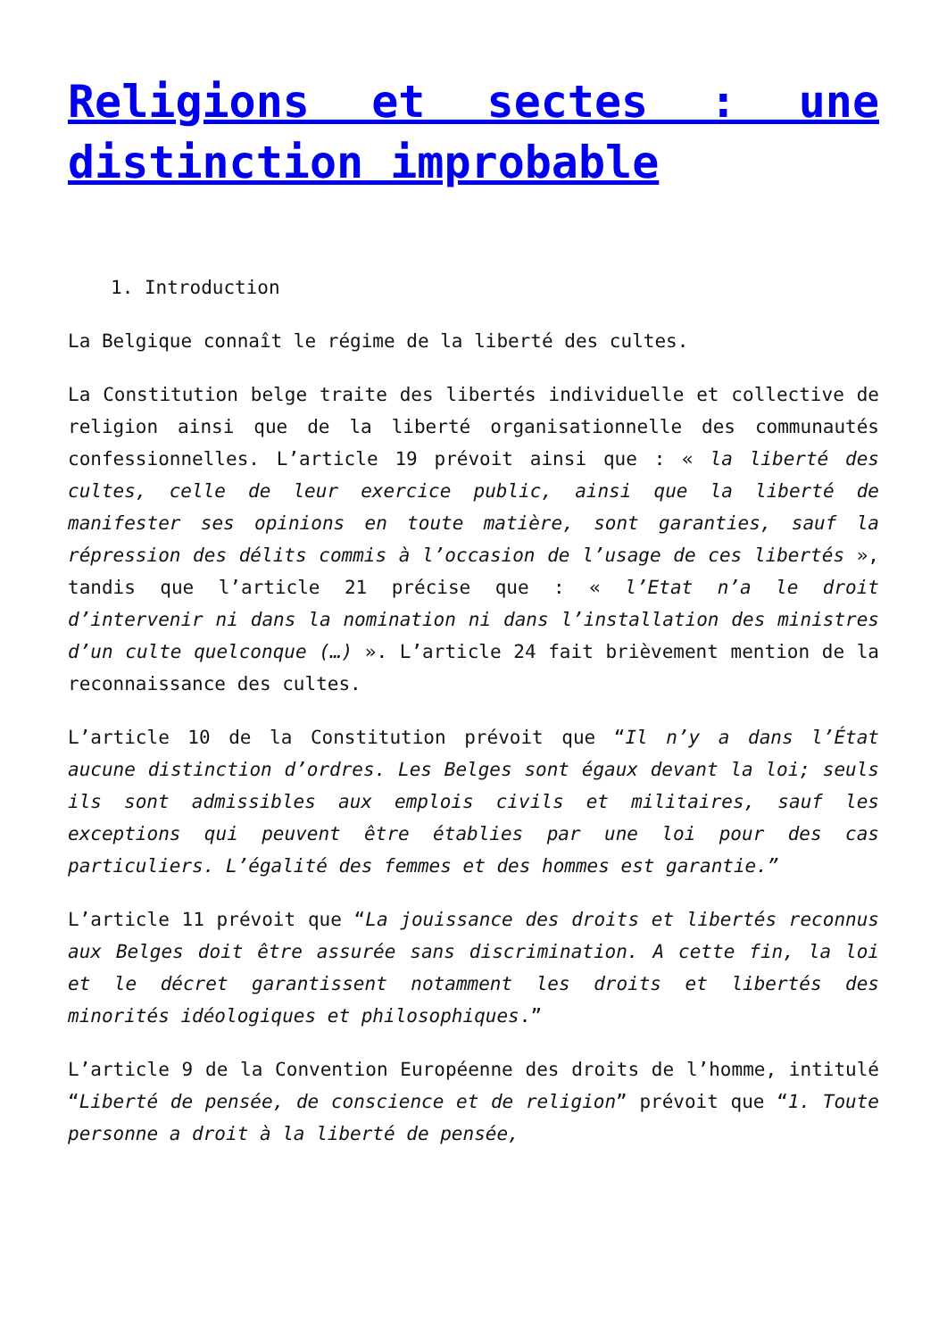Religions et sectes : une distinction improbable
1. Introduction
La Belgique connaît le régime de la liberté des cultes.
La Constitution belge traite des libertés individuelle et collective de religion ainsi que de la liberté organisationnelle des communautés confessionnelles. L’article 19 prévoit ainsi que : « la liberté des cultes, celle de leur exercice public, ainsi que la liberté de manifester ses opinions en toute matière, sont garanties, sauf la répression des délits commis à l’occasion de l’usage de ces libertés », tandis que l’article 21 précise que : « l’Etat n’a le droit d’intervenir ni dans la nomination ni dans l’installation des ministres d’un culte quelconque (…) ». L’article 24 fait brièvement mention de la reconnaissance des cultes.
L’article 10 de la Constitution prévoit que “Il n’y a dans l’État aucune distinction d’ordres. Les Belges sont égaux devant la loi; seuls ils sont admissibles aux emplois civils et militaires, sauf les exceptions qui peuvent être établies par une loi pour des cas particuliers. L’égalité des femmes et des hommes est garantie.”
L’article 11 prévoit que “La jouissance des droits et libertés reconnus aux Belges doit être assurée sans discrimination. A cette fin, la loi et le décret garantissent notamment les droits et libertés des minorités idéologiques et philosophiques.”
L’article 9 de la Convention Européenne des droits de l’homme, intitulé “Liberté de pensée, de conscience et de religion” prévoit que “1. Toute personne a droit à la liberté de pensée,